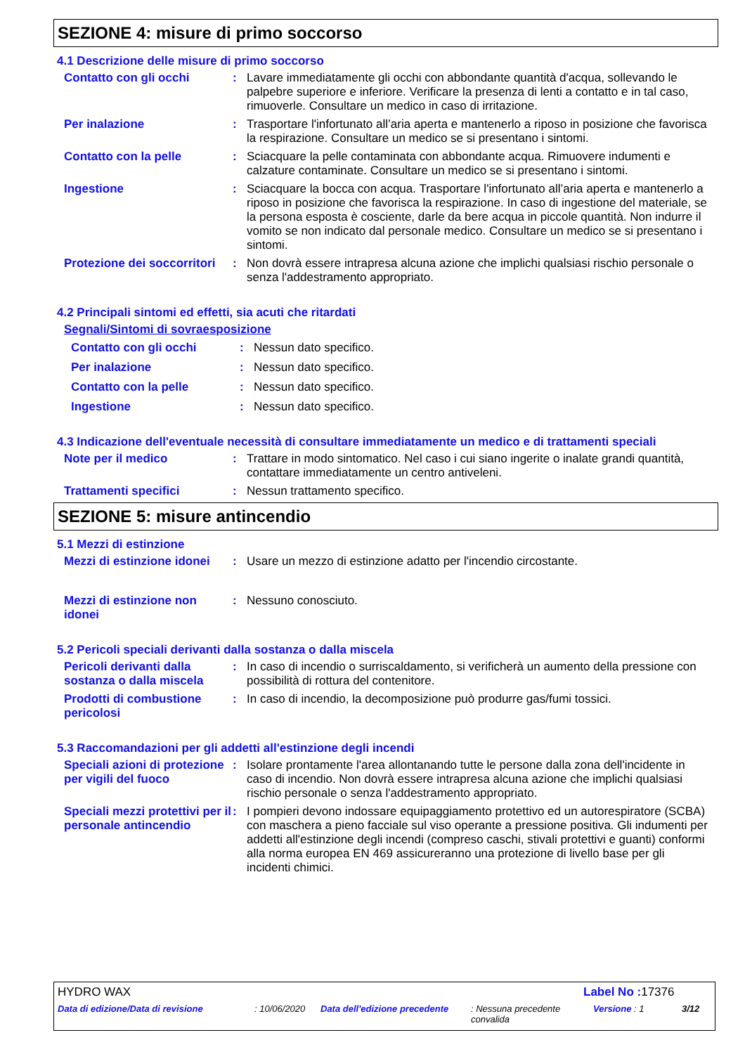SEZIONE 4: misure di primo soccorso
4.1 Descrizione delle misure di primo soccorso
Contatto con gli occhi : Lavare immediatamente gli occhi con abbondante quantità d'acqua, sollevando le palpebre superiore e inferiore. Verificare la presenza di lenti a contatto e in tal caso, rimuoverle. Consultare un medico in caso di irritazione.
Per inalazione : Trasportare l'infortunato all’aria aperta e mantenerlo a riposo in posizione che favorisca la respirazione. Consultare un medico se si presentano i sintomi.
Contatto con la pelle : Sciacquare la pelle contaminata con abbondante acqua. Rimuovere indumenti e calzature contaminate. Consultare un medico se si presentano i sintomi.
Ingestione : Sciacquare la bocca con acqua. Trasportare l'infortunato all’aria aperta e mantenerlo a riposo in posizione che favorisca la respirazione. In caso di ingestione del materiale, se la persona esposta è cosciente, darle da bere acqua in piccole quantità. Non indurre il vomito se non indicato dal personale medico. Consultare un medico se si presentano i sintomi.
Protezione dei soccorritori
: Non dovrà essere intrapresa alcuna azione che implichi qualsiasi rischio personale o senza l'addestramento appropriato.
4.2 Principali sintomi ed effetti, sia acuti che ritardati
Segnali/Sintomi di sovraesposizione
Contatto con gli occhi : Nessun dato specifico.
Per inalazione : Nessun dato specifico.
Contatto con la pelle : Nessun dato specifico.
Ingestione : Nessun dato specifico.
4.3 Indicazione dell'eventuale necessità di consultare immediatamente un medico e di trattamenti speciali
Note per il medico : Trattare in modo sintomatico. Nel caso i cui siano ingerite o inalate grandi quantità, contattare immediatamente un centro antiveleni.
Trattamenti specifici : Nessun trattamento specifico.
SEZIONE 5: misure antincendio
5.1 Mezzi di estinzione
Mezzi di estinzione idonei
: Usare un mezzo di estinzione adatto per l'incendio circostante.
Mezzi di estinzione non idonei
: Nessuno conosciuto.
5.2 Pericoli speciali derivanti dalla sostanza o dalla miscela
Pericoli derivanti dalla sostanza o dalla miscela
: In caso di incendio o surriscaldamento, si verificherà un aumento della pressione con possibilità di rottura del contenitore.
Prodotti di combustione pericolosi
: In caso di incendio, la decomposizione può produrre gas/fumi tossici.
5.3 Raccomandazioni per gli addetti all'estinzione degli incendi
Speciali azioni di protezione per vigili del fuoco
: Isolare prontamente l'area allontanando tutte le persone dalla zona dell'incidente in caso di incendio. Non dovrà essere intrapresa alcuna azione che implichi qualsiasi rischio personale o senza l'addestramento appropriato.
Speciali mezzi protettivi per il personale antincendio
: I pompieri devono indossare equipaggiamento protettivo ed un autorespiratore (SCBA) con maschera a pieno facciale sul viso operante a pressione positiva. Gli indumenti per addetti all'estinzione degli incendi (compreso caschi, stivali protettivi e guanti) conformi alla norma europea EN 469 assicureranno una protezione di livello base per gli incidenti chimici.
HYDRO WAX Label No : 17376
Data di edizione/Data di revisione : 10/06/2020 Data dell'edizione precedente
: Nessuna precedente convalida
Versione : 1 3/12